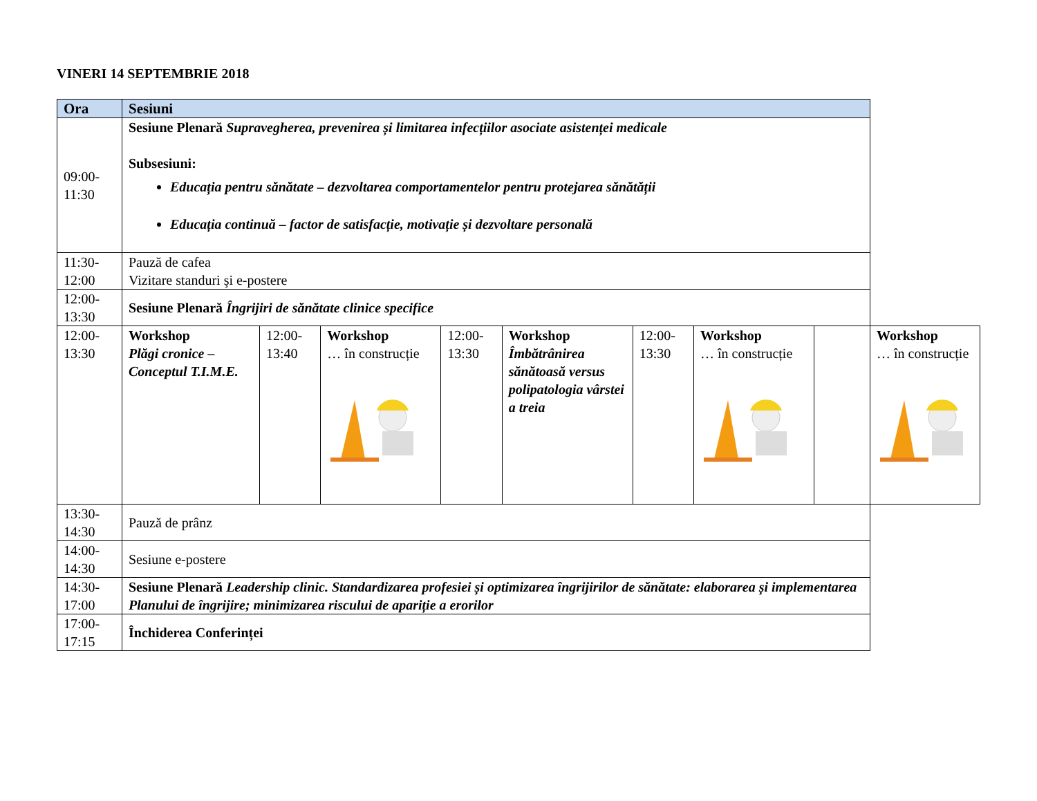VINERI 14 SEPTEMBRIE 2018
| Ora | Sesiuni | | | | | | | | |
| --- | --- | --- | --- | --- | --- | --- | --- | --- | --- |
| 09:00- 11:30 | Sesiune Plenară Supravegherea, prevenirea și limitarea infecțiilor asociate asistenței medicale Subsesiuni: Educația pentru sănătate – dezvoltarea comportamentelor pentru protejarea sănătății Educația continuă – factor de satisfacție, motivație și dezvoltare personală | | | | | | | | |
| 11:30- 12:00 | Pauză de cafea Vizitare standuri şi e-postere | | | | | | | | |
| 12:00- 13:30 | Sesiune Plenară Îngrijiri de sănătate clinice specifice | | | | | | | | |
| 12:00- 13:30 | Workshop Plăgi cronice – Conceptul T.I.M.E. | 12:00- 13:40 | Workshop … în construcție | 12:00- 13:30 | Workshop Îmbătrânirea sănătoasă versus polipatologia vârstei a treia | 12:00- 13:30 | Workshop … în construcție | | Workshop … în construcție |
| 13:30- 14:30 | Pauză de prânz | | | | | | | | |
| 14:00- 14:30 | Sesiune e-postere | | | | | | | | |
| 14:30- 17:00 | Sesiune Plenară Leadership clinic. Standardizarea profesiei și optimizarea îngrijirilor de sănătate: elaborarea și implementarea Planului de îngrijire; minimizarea riscului de apariție a erorilor | | | | | | | | |
| 17:00- 17:15 | Închiderea Conferinței | | | | | | | | |